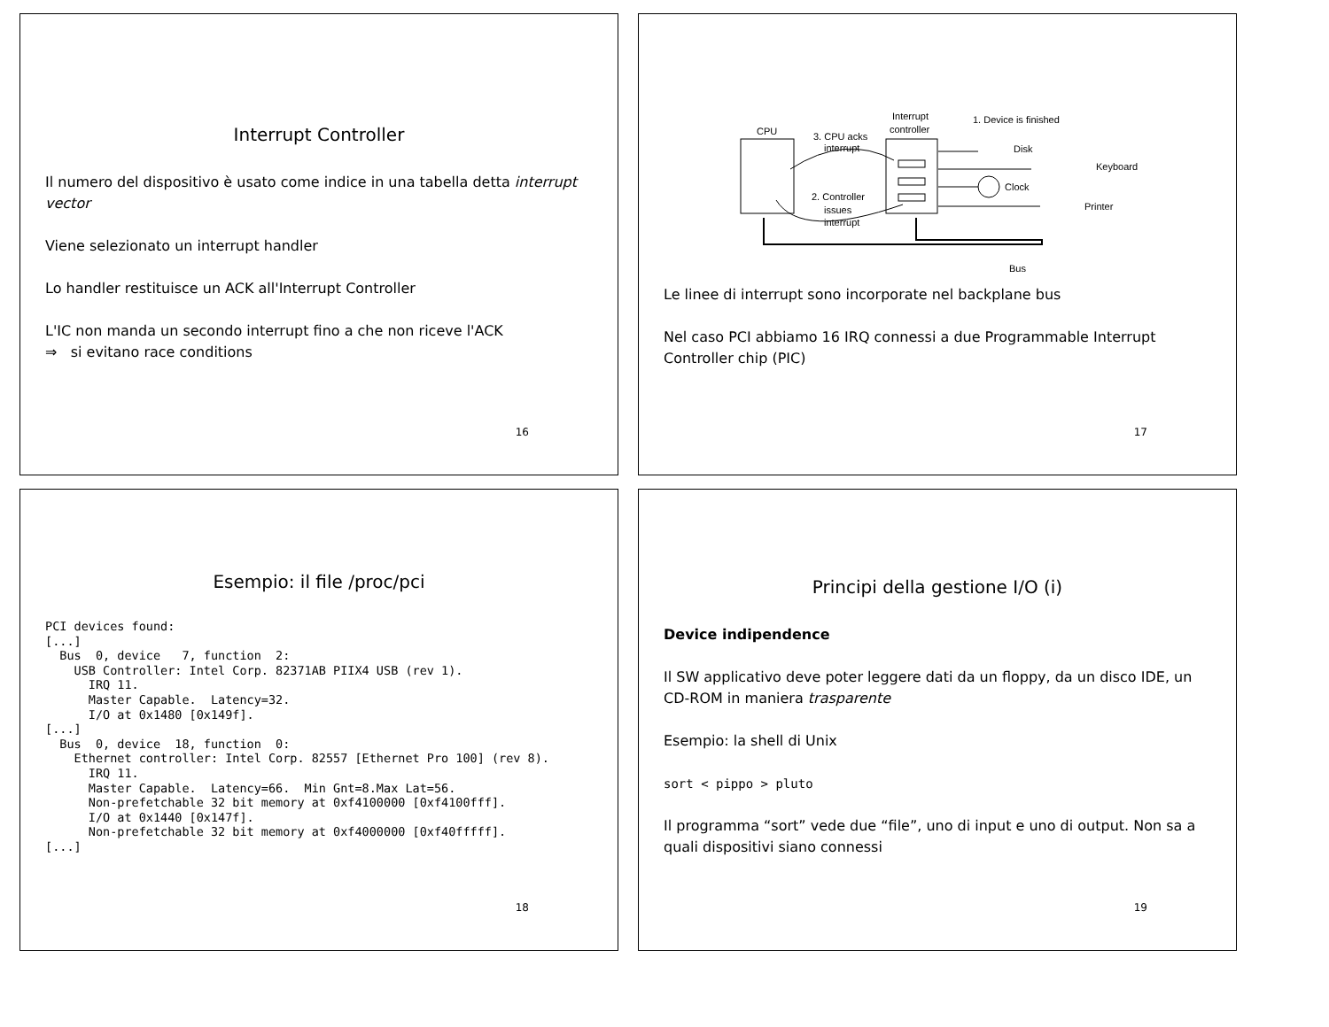Interrupt Controller
Il numero del dispositivo è usato come indice in una tabella detta interrupt vector
Viene selezionato un interrupt handler
Lo handler restituisce un ACK all'Interrupt Controller
L'IC non manda un secondo interrupt fino a che non riceve l'ACK
⇒ si evitano race conditions
16
CPU
3. CPU acks
interrupt
Interrupt
controller
2. Controller
issues
interrupt
1. Device is finished
Disk
Keyboard
Clock
Printer
Bus
Le linee di interrupt sono incorporate nel backplane bus
Nel caso PCI abbiamo 16 IRQ connessi a due Programmable Interrupt Controller chip (PIC)
17
Esempio: il file /proc/pci
PCI devices found:
[...]
  Bus  0, device   7, function  2:
    USB Controller: Intel Corp. 82371AB PIIX4 USB (rev 1).
      IRQ 11.
      Master Capable.  Latency=32.
      I/O at 0x1480 [0x149f].
[...]
  Bus  0, device  18, function  0:
    Ethernet controller: Intel Corp. 82557 [Ethernet Pro 100] (rev 8).
      IRQ 11.
      Master Capable.  Latency=66.  Min Gnt=8.Max Lat=56.
      Non-prefetchable 32 bit memory at 0xf4100000 [0xf4100fff].
      I/O at 0x1440 [0x147f].
      Non-prefetchable 32 bit memory at 0xf4000000 [0xf40fffff].
[...]
18
Principi della gestione I/O (i)
Device indipendence
Il SW applicativo deve poter leggere dati da un floppy, da un disco IDE, un CD-ROM in maniera trasparente
Esempio: la shell di Unix
sort < pippo > pluto
Il programma “sort” vede due “file”, uno di input e uno di output. Non sa a quali dispositivi siano connessi
19